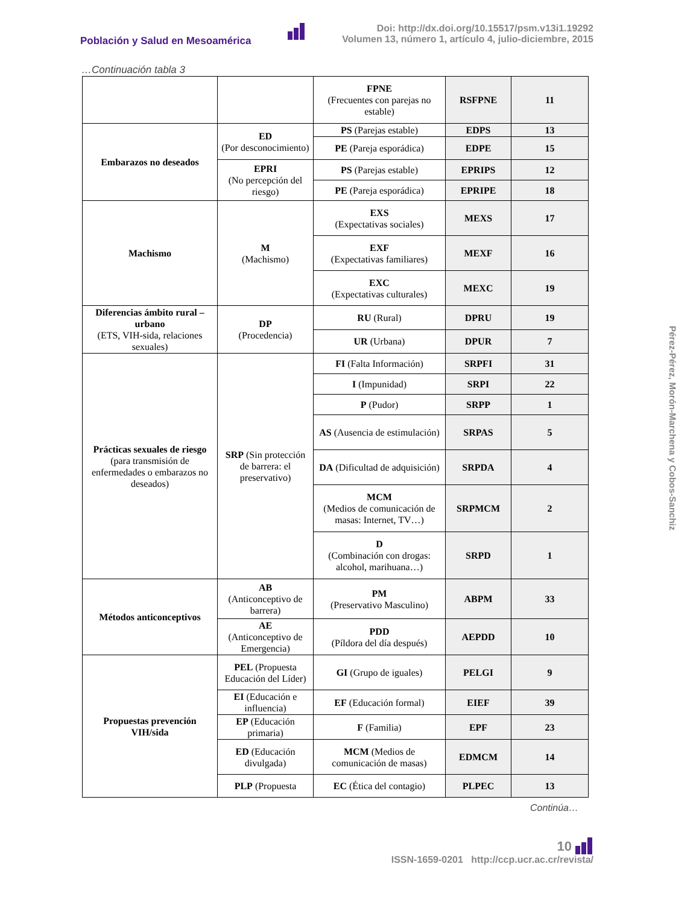Población y Salud en Mesoamérica
Doi: http://dx.doi.org/10.15517/psm.v13i1.19292
Volumen 13, número 1, artículo 4, julio-diciembre, 2015
…Continuación tabla 3
| | | FPNE (Frecuentes con parejas no estable) | RSFPNE | 11 |
| Embarazos no deseados | ED (Por desconocimiento) | PS (Parejas estable) | EDPS | 13 |
| | | PE (Pareja esporádica) | EDPE | 15 |
| | EPRI (No percepción del riesgo) | PS (Parejas estable) | EPRIPS | 12 |
| | | PE (Pareja esporádica) | EPRIPE | 18 |
| Machismo | M (Machismo) | EXS (Expectativas sociales) | MEXS | 17 |
| | | EXF (Expectativas familiares) | MEXF | 16 |
| | | EXC (Expectativas culturales) | MEXC | 19 |
| Diferencias ámbito rural – urbano (ETS, VIH-sida, relaciones sexuales) | DP (Procedencia) | RU (Rural) | DPRU | 19 |
| | | UR (Urbana) | DPUR | 7 |
| Prácticas sexuales de riesgo (para transmisión de enfermedades o embarazos no deseados) | SRP (Sin protección de barrera: el preservativo) | FI (Falta Información) | SRPFI | 31 |
| | | I (Impunidad) | SRPI | 22 |
| | | P (Pudor) | SRPP | 1 |
| | | AS (Ausencia de estimulación) | SRPAS | 5 |
| | | DA (Dificultad de adquisición) | SRPDA | 4 |
| | | MCM (Medios de comunicación de masas: Internet, TV…) | SRPMCM | 2 |
| | | D (Combinación con drogas: alcohol, marihuana…) | SRPD | 1 |
| Métodos anticonceptivos | AB (Anticonceptivo de barrera) | PM (Preservativo Masculino) | ABPM | 33 |
| | AE (Anticonceptivo de Emergencia) | PDD (Píldora del día después) | AEPDD | 10 |
| Propuestas prevención VIH/sida | PEL (Propuesta Educación del Líder) | GI (Grupo de iguales) | PELGI | 9 |
| | EI (Educación e influencia) | EF (Educación formal) | EIEF | 39 |
| | EP (Educación primaria) | F (Familia) | EPF | 23 |
| | ED (Educación divulgada) | MCM (Medios de comunicación de masas) | EDMCM | 14 |
| | PLP (Propuesta | EC (Ética del contagio) | PLPEC | 13 |
Continúa…
Pérez-Pérez, Morón-Marchena y Cobos-Sanchiz
10
ISSN-1659-0201 http://ccp.ucr.ac.cr/revista/